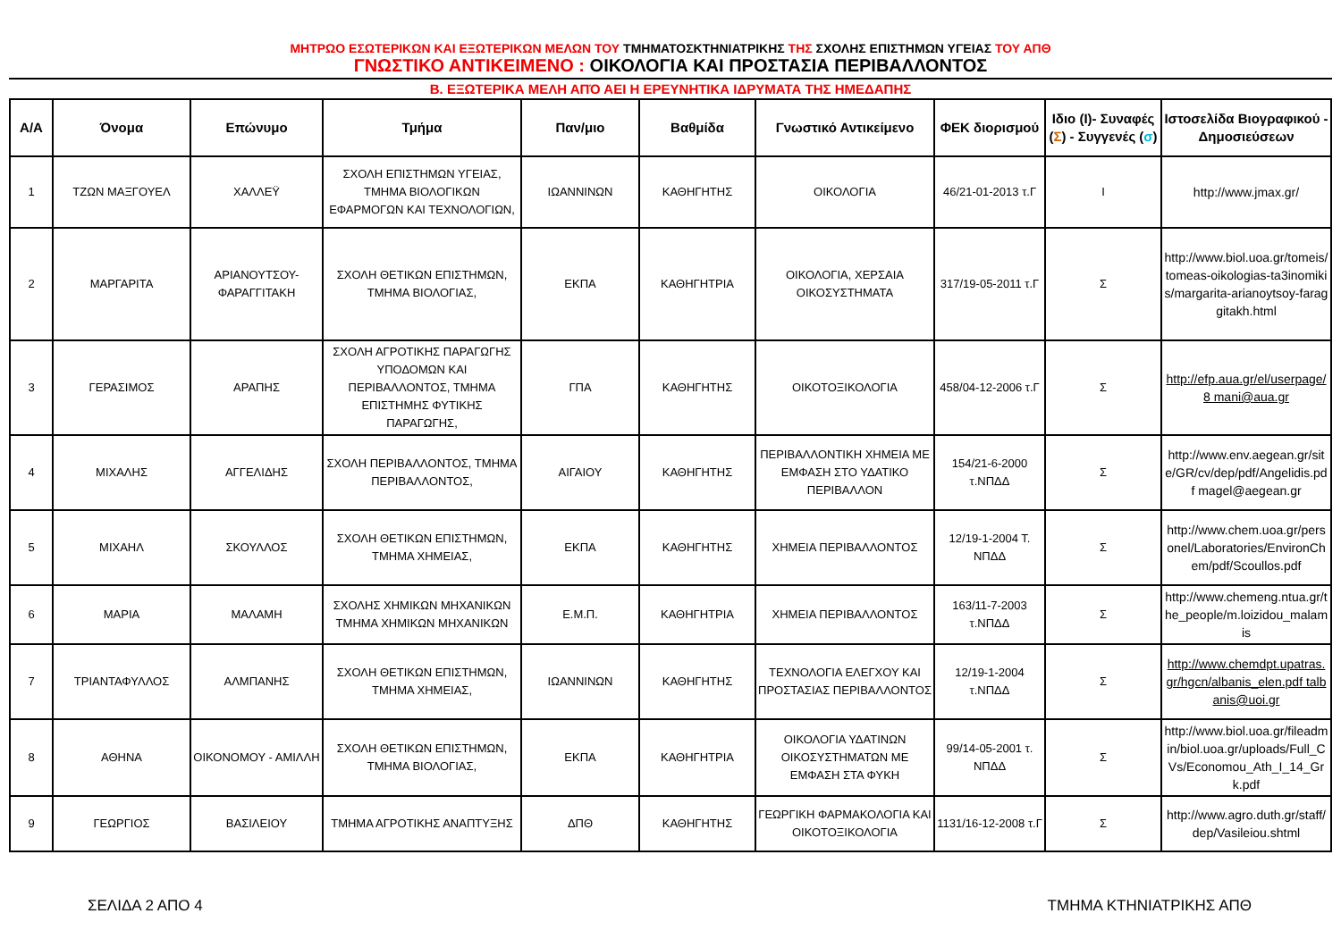ΜΗΤΡΩΟ ΕΣΩΤΕΡΙΚΩΝ ΚΑΙ ΕΞΩΤΕΡΙΚΩΝ ΜΕΛΩΝ ΤΟΥ ΤΜΗΜΑΤΟΣΚΤΗΝΙΑΤΡΙΚΗΣ ΤΗΣ ΣΧΟΛΗΣ ΕΠΙΣΤΗΜΩΝ ΥΓΕΙΑΣ ΤΟΥ ΑΠΘ
ΓΝΩΣΤΙΚΟ ΑΝΤΙΚΕΙΜΕΝΟ : ΟΙΚΟΛΟΓΙΑ ΚΑΙ ΠΡΟΣΤΑΣΙΑ ΠΕΡΙΒΑΛΛΟΝΤΟΣ
Β. ΕΞΩΤΕΡΙΚΑ ΜΕΛΗ ΑΠΌ ΑΕΙ Η ΕΡΕΥΝΗΤΙΚΑ ΙΔΡΥΜΑΤΑ ΤΗΣ ΗΜΕΔΑΠΗΣ
| Α/Α | Όνομα | Επώνυμο | Τμήμα | Παν/μιο | Βαθμίδα | Γνωστικό Αντικείμενο | ΦΕΚ διορισμού | Ιδιο (Ι)- Συναφές ( Σ ) - Συγγενές ( σ ) | Ιστοσελίδα Βιογραφικού - Δημοσιεύσεων |
| --- | --- | --- | --- | --- | --- | --- | --- | --- | --- |
| 1 | ΤΖΩΝ ΜΑΞΓΟΥΕΛ | ΧΑΛΛΕΫ | ΣΧΟΛΗ ΕΠΙΣΤΗΜΩΝ ΥΓΕΙΑΣ, ΤΜΗΜΑ ΒΙΟΛΟΓΙΚΩΝ ΕΦΑΡΜΟΓΩΝ ΚΑΙ ΤΕΧΝΟΛΟΓΙΩΝ, | ΙΩΑΝΝΙΝΩΝ | ΚΑΘΗΓΗΤΗΣ | ΟΙΚΟΛΟΓΙΑ | 46/21-01-2013 τ.Γ | Ι | http://www.jmax.gr/ |
| 2 | ΜΑΡΓΑΡΙΤΑ | ΑΡΙΑΝΟΥΤΣΟΥ-ΦΑΡΑΓΓΙΤΑΚΗ | ΣΧΟΛΗ ΘΕΤΙΚΩΝ ΕΠΙΣΤΗΜΩΝ, ΤΜΗΜΑ ΒΙΟΛΟΓΙΑΣ, | ΕΚΠΑ | ΚΑΘΗΓΗΤΡΙΑ | ΟΙΚΟΛΟΓΙΑ, ΧΕΡΣΑΙΑ ΟΙΚΟΣΥΣΤΗΜΑΤΑ | 317/19-05-2011 τ.Γ | Σ | http://www.biol.uoa.gr/tomeis/tomeas-oikologias-ta3inomikis/margarita-arianoytsoy-faraggitakh.html |
| 3 | ΓΕΡΑΣΙΜΟΣ | ΑΡΑΠΗΣ | ΣΧΟΛΗ ΑΓΡΟΤΙΚΗΣ ΠΑΡΑΓΩΓΗΣ ΥΠΟΔΟΜΩΝ ΚΑΙ ΠΕΡΙΒΑΛΛΟΝΤΟΣ, ΤΜΗΜΑ ΕΠΙΣΤΗΜΗΣ ΦΥΤΙΚΗΣ ΠΑΡΑΓΩΓΗΣ, | ΓΠΑ | ΚΑΘΗΓΗΤΗΣ | ΟΙΚΟΤΟΞΙΚΟΛΟΓΙΑ | 458/04-12-2006 τ.Γ | Σ | http://efp.aua.gr/el/userpage/8 mani@aua.gr |
| 4 | ΜΙΧΑΛΗΣ | ΑΓΓΕΛΙΔΗΣ | ΣΧΟΛΗ ΠΕΡΙΒΑΛΛΟΝΤΟΣ, ΤΜΗΜΑ ΠΕΡΙΒΑΛΛΟΝΤΟΣ, | ΑΙΓΑΙΟΥ | ΚΑΘΗΓΗΤΗΣ | ΠΕΡΙΒΑΛΛΟΝΤΙΚΗ ΧΗΜΕΙΑ ΜΕ ΕΜΦΑΣΗ ΣΤΟ ΥΔΑΤΙΚΟ ΠΕΡΙΒΑΛΛΟΝ | 154/21-6-2000 τ.ΝΠΔΔ | Σ | http://www.env.aegean.gr/site/GR/cv/dep/pdf/Angelidis.pdf magel@aegean.gr |
| 5 | ΜΙΧΑΗΛ | ΣΚΟΥΛΛΟΣ | ΣΧΟΛΗ ΘΕΤΙΚΩΝ ΕΠΙΣΤΗΜΩΝ, ΤΜΗΜΑ ΧΗΜΕΙΑΣ, | ΕΚΠΑ | ΚΑΘΗΓΗΤΗΣ | ΧΗΜΕΙΑ ΠΕΡΙΒΑΛΛΟΝΤΟΣ | 12/19-1-2004 Τ. ΝΠΔΔ | Σ | http://www.chem.uoa.gr/personel/Laboratories/EnvironChem/pdf/Scoullos.pdf |
| 6 | ΜΑΡΙΑ | ΜΑΛΑΜΗ | ΣΧΟΛΗΣ ΧΗΜΙΚΩΝ ΜΗΧΑΝΙΚΩΝ ΤΜΗΜΑ ΧΗΜΙΚΩΝ ΜΗΧΑΝΙΚΩΝ | Ε.Μ.Π. | ΚΑΘΗΓΗΤΡΙΑ | ΧΗΜΕΙΑ ΠΕΡΙΒΑΛΛΟΝΤΟΣ | 163/11-7-2003 τ.ΝΠΔΔ | Σ | http://www.chemeng.ntua.gr/the_people/m.loizidou_malamis |
| 7 | ΤΡΙΑΝΤΑΦΥΛΛΟΣ | ΑΛΜΠΑΝΗΣ | ΣΧΟΛΗ ΘΕΤΙΚΩΝ ΕΠΙΣΤΗΜΩΝ, ΤΜΗΜΑ ΧΗΜΕΙΑΣ, | ΙΩΑΝΝΙΝΩΝ | ΚΑΘΗΓΗΤΗΣ | ΤΕΧΝΟΛΟΓΙΑ ΕΛΕΓΧΟΥ ΚΑΙ ΠΡΟΣΤΑΣΙΑΣ ΠΕΡΙΒΑΛΛΟΝΤΟΣ | 12/19-1-2004 τ.ΝΠΔΔ | Σ | http://www.chemdpt.upatras.gr/hgcn/albanis_elen.pdf talbanis@uoi.gr |
| 8 | ΑΘΗΝΑ | ΟΙΚΟΝΟΜΟΥ - ΑΜΙΛΛΗ | ΣΧΟΛΗ ΘΕΤΙΚΩΝ ΕΠΙΣΤΗΜΩΝ, ΤΜΗΜΑ ΒΙΟΛΟΓΙΑΣ, | ΕΚΠΑ | ΚΑΘΗΓΗΤΡΙΑ | ΟΙΚΟΛΟΓΙΑ ΥΔΑΤΙΝΩΝ ΟΙΚΟΣΥΣΤΗΜΑΤΩΝ ΜΕ ΕΜΦΑΣΗ ΣΤΑ ΦΥΚΗ | 99/14-05-2001 τ. ΝΠΔΔ | Σ | http://www.biol.uoa.gr/fileadmin/biol.uoa.gr/uploads/Full_CVs/Economou_Ath_I_14_Grk.pdf |
| 9 | ΓΕΩΡΓΙΟΣ | ΒΑΣΙΛΕΙΟΥ | ΤΜΗΜΑ ΑΓΡΟΤΙΚΗΣ ΑΝΑΠΤΥΞΗΣ | ΔΠΘ | ΚΑΘΗΓΗΤΗΣ | ΓΕΩΡΓΙΚΗ ΦΑΡΜΑΚΟΛΟΓΙΑ ΚΑΙ ΟΙΚΟΤΟΞΙΚΟΛΟΓΙΑ | 1131/16-12-2008 τ.Γ | Σ | http://www.agro.duth.gr/staff/dep/Vasileiou.shtml |
ΣΕΛΙΔΑ 2 ΑΠΟ 4 ΤΜΗΜΑ ΚΤΗΝΙΑΤΡΙΚΗΣ ΑΠΘ